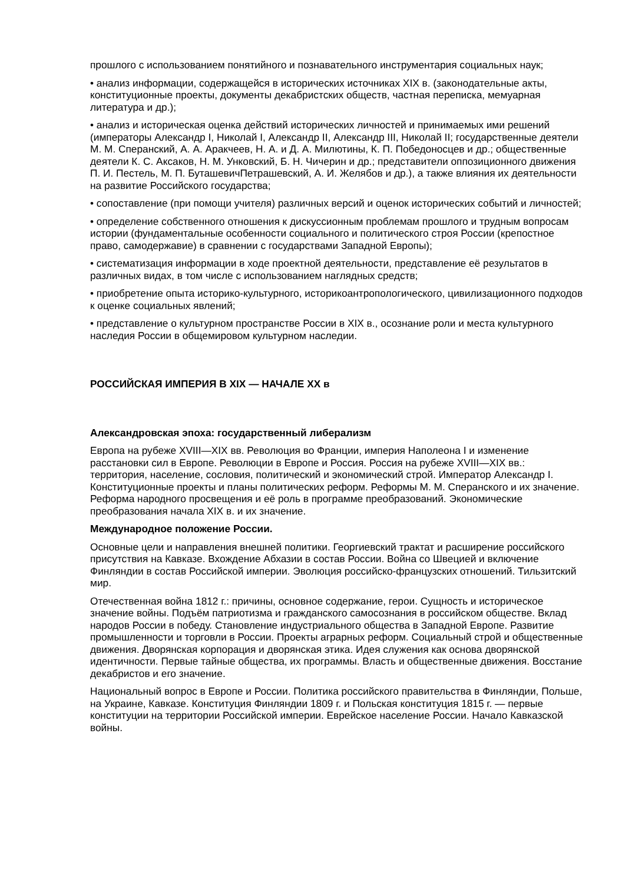прошлого с использованием понятийного и познавательного инструментария социальных наук;
• анализ информации, содержащейся в исторических источниках XIX в. (законодательные акты, конституционные проекты, документы декабристских обществ, частная переписка, мемуарная литература и др.);
• анализ и историческая оценка действий исторических личностей и принимаемых ими решений (императоры Александр I, Николай I, Александр II, Александр III, Николай II; государственные деятели М. М. Сперанский, А. А. Аракчеев, Н. А. и Д. А. Милютины, К. П. Победоносцев и др.; общественные деятели К. С. Аксаков, Н. М. Унковский, Б. Н. Чичерин и др.; представители оппозиционного движения П. И. Пестель, М. П. БуташевичПетрашевский, А. И. Желябов и др.), а также влияния их деятельности на развитие Российского государства;
• сопоставление (при помощи учителя) различных версий и оценок исторических событий и личностей;
• определение собственного отношения к дискуссионным проблемам прошлого и трудным вопросам истории (фундаментальные особенности социального и политического строя России (крепостное право, самодержавие) в сравнении с государствами Западной Европы);
• систематизация информации в ходе проектной деятельности, представление её результатов в различных видах, в том числе с использованием наглядных средств;
• приобретение опыта историко-культурного, историкоантропологического, цивилизационного подходов к оценке социальных явлений;
• представление о культурном пространстве России в XIX в., осознание роли и места культурного наследия России в общемировом культурном наследии.
РОССИЙСКАЯ ИМПЕРИЯ В XIX — НАЧАЛЕ XX в
Александровская эпоха: государственный либерализм
Европа на рубеже XVIII—XIX вв. Революция во Франции, империя Наполеона I и изменение расстановки сил в Европе. Революции в Европе и Россия. Россия на рубеже XVIII—XIX вв.: территория, население, сословия, политический и экономический строй. Император Александр I. Конституционные проекты и планы политических реформ. Реформы М. М. Сперанского и их значение. Реформа народного просвещения и её роль в программе преобразований. Экономические преобразования начала XIX в. и их значение.
Международное положение России.
Основные цели и направления внешней политики. Георгиевский трактат и расширение российского присутствия на Кавказе. Вхождение Абхазии в состав России. Война со Швецией и включение Финляндии в состав Российской империи. Эволюция российско-французских отношений. Тильзитский мир.
Отечественная война 1812 г.: причины, основное содержание, герои. Сущность и историческое значение войны. Подъём патриотизма и гражданского самосознания в российском обществе. Вклад народов России в победу. Становление индустриального общества в Западной Европе. Развитие промышленности и торговли в России. Проекты аграрных реформ. Социальный строй и общественные движения. Дворянская корпорация и дворянская этика. Идея служения как основа дворянской идентичности. Первые тайные общества, их программы. Власть и общественные движения. Восстание декабристов и его значение.
Национальный вопрос в Европе и России. Политика российского правительства в Финляндии, Польше, на Украине, Кавказе. Конституция Финляндии 1809 г. и Польская конституция 1815 г. — первые конституции на территории Российской империи. Еврейское население России. Начало Кавказской войны.